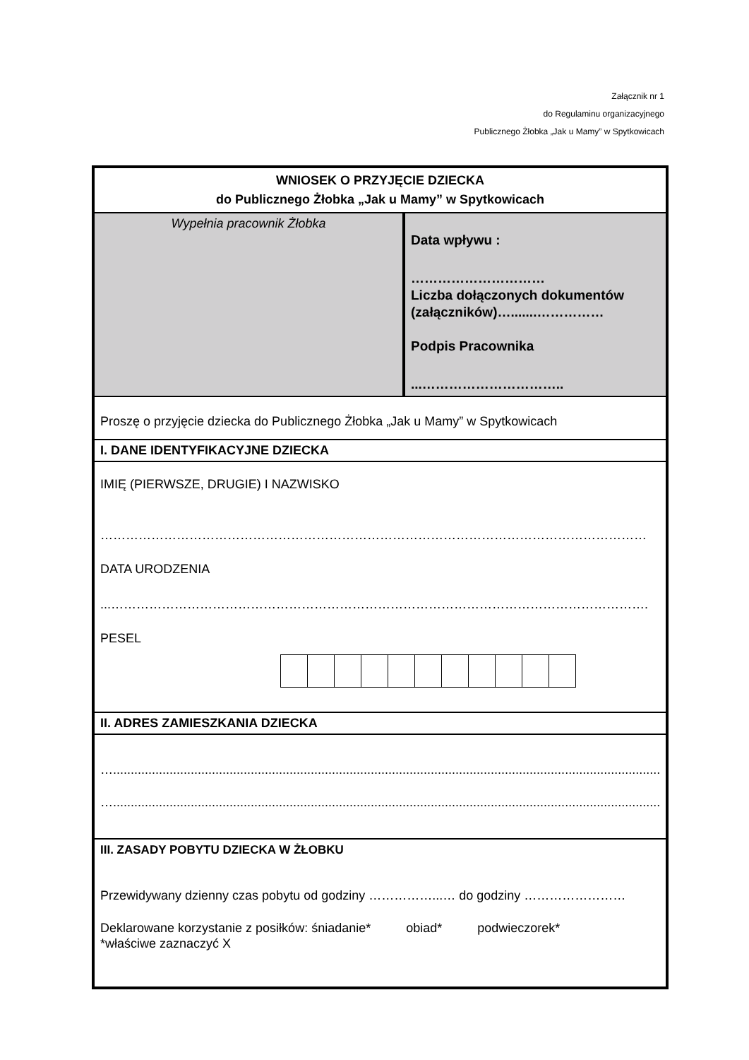Załącznik nr 1
do Regulaminu organizacyjnego
Publicznego Żłobka „Jak u Mamy” w Spytkowicach
| WNIOSEK O PRZYJĘCIE DZIECKA do Publicznego Żłobka „Jak u Mamy” w Spytkowicach | |
| Wypełnia pracownik Żłobka | Data wpływu : ………………………… Liczba dołączonych dokumentów (załączników)….......…………… Podpis Pracownika ...………………………….. |
| Proszę o przyjęcie dziecka do Publicznego Żłobka „Jak u Mamy” w Spytkowicach | |
| I. DANE IDENTYFIKACYJNE DZIECKA | |
| IMIĘ (PIERWSZE, DRUGIE) I NAZWISKO ………………………………………………………………………………………………………………… DATA URODZENIA ...………………………………………………………………………………………………………………. PESEL | |
| II. ADRES ZAMIESZKANIA DZIECKA | |
| …........................................................................................................................................................... …........................................................................................................................................................... | |
| III. ZASADY POBYTU DZIECKA W ŻŁOBKU Przewidywany dzienny czas pobytu od godziny ……………...… do godziny …………………… Deklarowane korzystanie z posiłków: śniadanie* obiad* podwieczorek* *właściwe zaznaczyć X | |